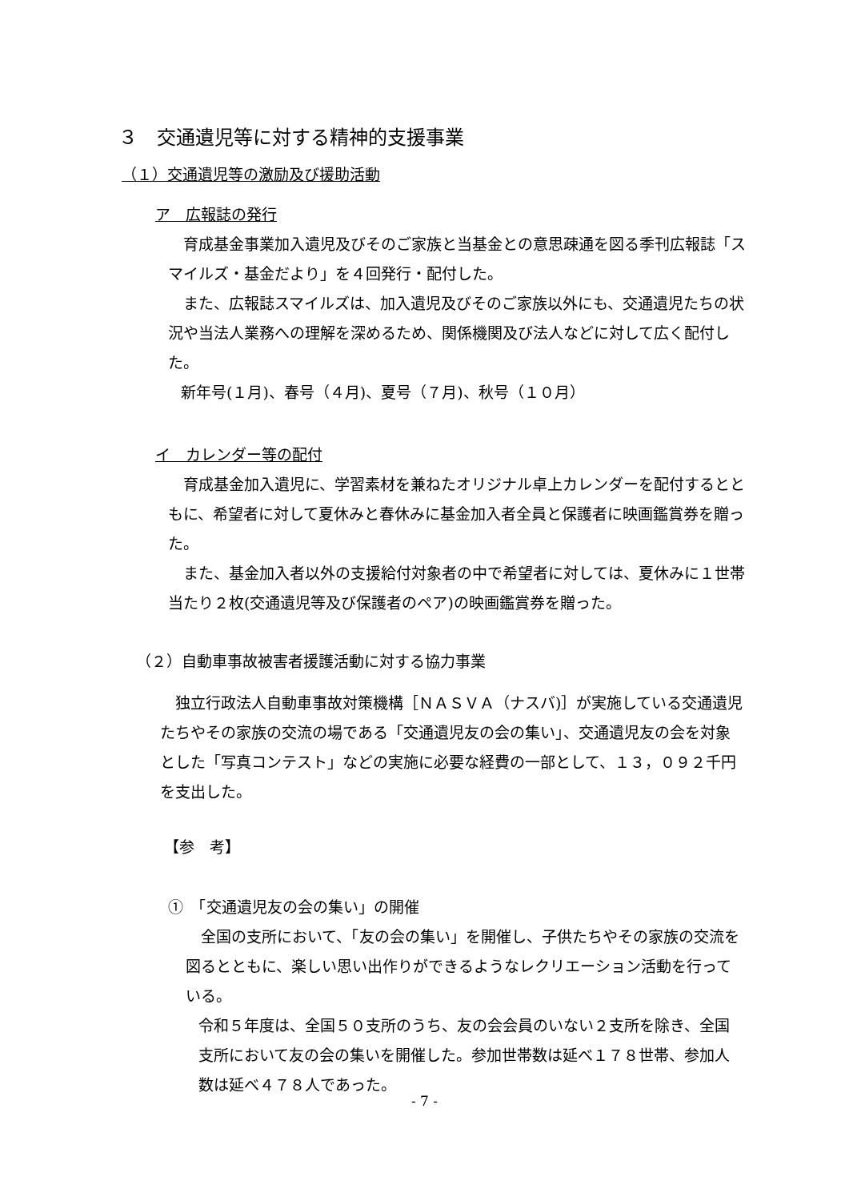３　交通遺児等に対する精神的支援事業
（１）交通遺児等の激励及び援助活動
ア　広報誌の発行
　育成基金事業加入遺児及びそのご家族と当基金との意思疎通を図る季刊広報誌「スマイルズ・基金だより」を４回発行・配付した。
　また、広報誌スマイルズは、加入遺児及びそのご家族以外にも、交通遺児たちの状況や当法人業務への理解を深めるため、関係機関及び法人などに対して広く配付した。
新年号(１月)、春号（４月)、夏号（７月)、秋号（１０月）
イ　カレンダー等の配付
　育成基金加入遺児に、学習素材を兼ねたオリジナル卓上カレンダーを配付するとともに、希望者に対して夏休みと春休みに基金加入者全員と保護者に映画鑑賞券を贈った。
　また、基金加入者以外の支援給付対象者の中で希望者に対しては、夏休みに１世帯当たり２枚(交通遺児等及び保護者のペア)の映画鑑賞券を贈った。
（２）自動車事故被害者援護活動に対する協力事業
　独立行政法人自動車事故対策機構［ＮＡＳＶＡ（ナスバ)］が実施している交通遺児たちやその家族の交流の場である「交通遺児友の会の集い」、交通遺児友の会を対象とした「写真コンテスト」などの実施に必要な経費の一部として、１３，０９２千円を支出した。
【参　考】
①　「交通遺児友の会の集い」の開催
　全国の支所において、「友の会の集い」を開催し、子供たちやその家族の交流を図るとともに、楽しい思い出作りができるようなレクリエーション活動を行っている。
令和５年度は、全国５０支所のうち、友の会会員のいない２支所を除き、全国支所において友の会の集いを開催した。参加世帯数は延べ１７８世帯、参加人数は延べ４７８人であった。
- 7 -